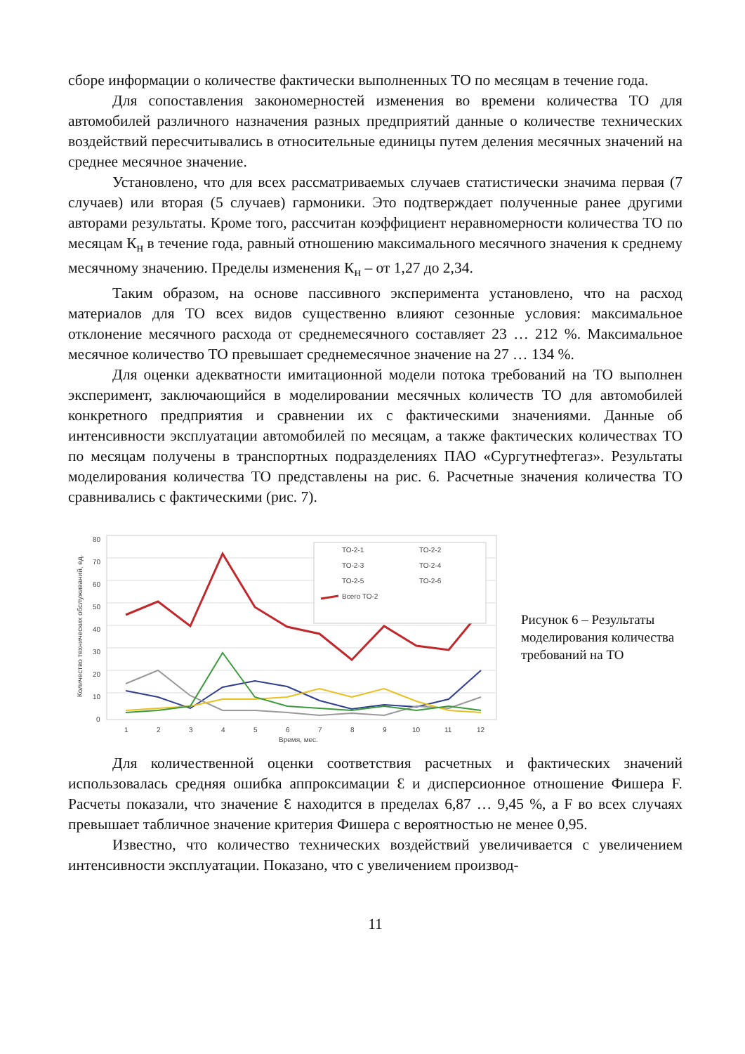сборе информации о количестве фактически выполненных ТО по месяцам в течение года.
Для сопоставления закономерностей изменения во времени количества ТО для автомобилей различного назначения разных предприятий данные о количестве технических воздействий пересчитывались в относительные единицы путем деления месячных значений на среднее месячное значение.
Установлено, что для всех рассматриваемых случаев статистически значима первая (7 случаев) или вторая (5 случаев) гармоники. Это подтверждает полученные ранее другими авторами результаты. Кроме того, рассчитан коэффициент неравномерности количества ТО по месяцам К<sub>н</sub> в течение года, равный отношению максимального месячного значения к среднему месячному значению. Пределы изменения К<sub>н</sub> – от 1,27 до 2,34.
Таким образом, на основе пассивного эксперимента установлено, что на расход материалов для ТО всех видов существенно влияют сезонные условия: максимальное отклонение месячного расхода от среднемесячного составляет 23 … 212 %. Максимальное месячное количество ТО превышает среднемесячное значение на 27 … 134 %.
Для оценки адекватности имитационной модели потока требований на ТО выполнен эксперимент, заключающийся в моделировании месячных количеств ТО для автомобилей конкретного предприятия и сравнении их с фактическими значениями. Данные об интенсивности эксплуатации автомобилей по месяцам, а также фактических количествах ТО по месяцам получены в транспортных подразделениях ПАО «Сургутнефтегаз». Результаты моделирования количества ТО представлены на рис. 6. Расчетные значения количества ТО сравнивались с фактическими (рис. 7).
0
10
20
30
40
50
60
70
80
1
2
3
4
5
6
7
8
9
10
11
12
Время, мес.
Количество технических обслуживаний, ед.
ТО-2-1
ТО-2-2
ТО-2-3
ТО-2-4
ТО-2-5
ТО-2-6
Всего ТО-2
Рисунок 6 – Результаты моделирования количества требований на ТО
Для количественной оценки соответствия расчетных и фактических значений использовалась средняя ошибка аппроксимации Ɛ и дисперсионное отношение Фишера F. Расчеты показали, что значение Ɛ находится в пределах 6,87 … 9,45 %, а F во всех случаях превышает табличное значение критерия Фишера с вероятностью не менее 0,95.
Известно, что количество технических воздействий увеличивается с увеличением интенсивности эксплуатации. Показано, что с увеличением производ-
11